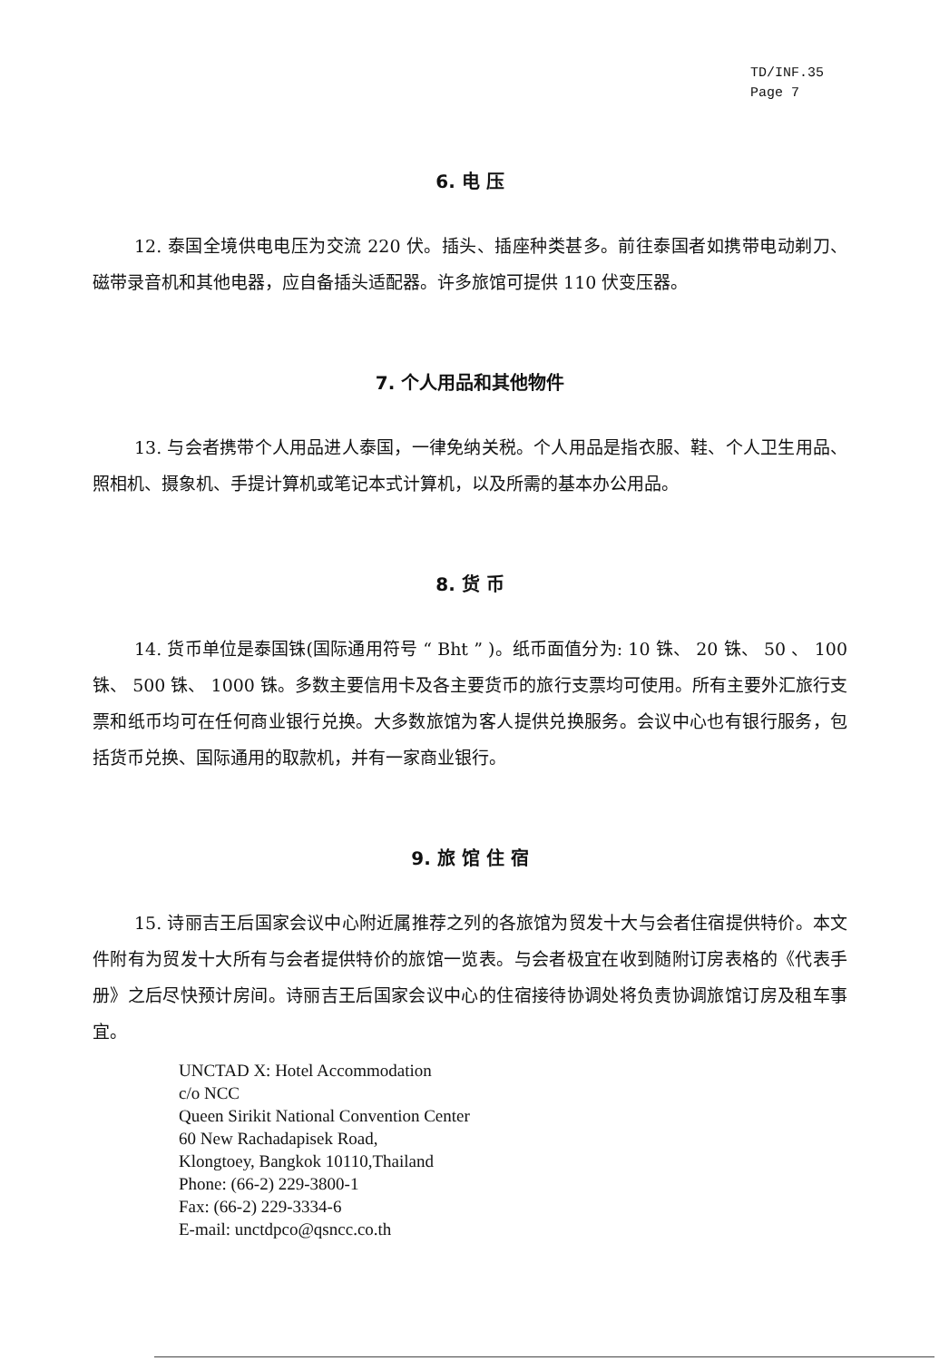TD/INF.35
Page 7
6. 电 压
12. 泰国全境供电电压为交流 220 伏。插头、插座种类甚多。前往泰国者如携带电动剃刀、磁带录音机和其他电器，应自备插头适配器。许多旅馆可提供 110 伏变压器。
7. 个人用品和其他物件
13. 与会者携带个人用品进人泰国，一律免纳关税。个人用品是指衣服、鞋、个人卫生用品、照相机、摄象机、手提计算机或笔记本式计算机，以及所需的基本办公用品。
8. 货 币
14. 货币单位是泰国铢(国际通用符号 “ Bht ” )。纸币面值分为: 10 铢、 20 铢、 50 、 100 铢、 500 铢、 1000 铢。多数主要信用卡及各主要货币的旅行支票均可使用。所有主要外汇旅行支票和纸币均可在任何商业银行兑换。大多数旅馆为客人提供兑换服务。会议中心也有银行服务，包括货币兑换、国际通用的取款机，并有一家商业银行。
9. 旅 馆 住 宿
15. 诗丽吉王后国家会议中心附近属推荐之列的各旅馆为贸发十大与会者住宿提供特价。本文件附有为贸发十大所有与会者提供特价的旅馆一览表。与会者极宜在收到随附订房表格的《代表手册》之后尽快预计房间。诗丽吉王后国家会议中心的住宿接待协调处将负责协调旅馆订房及租车事宜。
UNCTAD X: Hotel Accommodation
c/o NCC
Queen Sirikit National Convention Center
60 New Rachadapisek Road,
Klongtoey, Bangkok 10110,Thailand
Phone: (66-2) 229-3800-1
Fax: (66-2) 229-3334-6
E-mail: unctdpco@qsncc.co.th